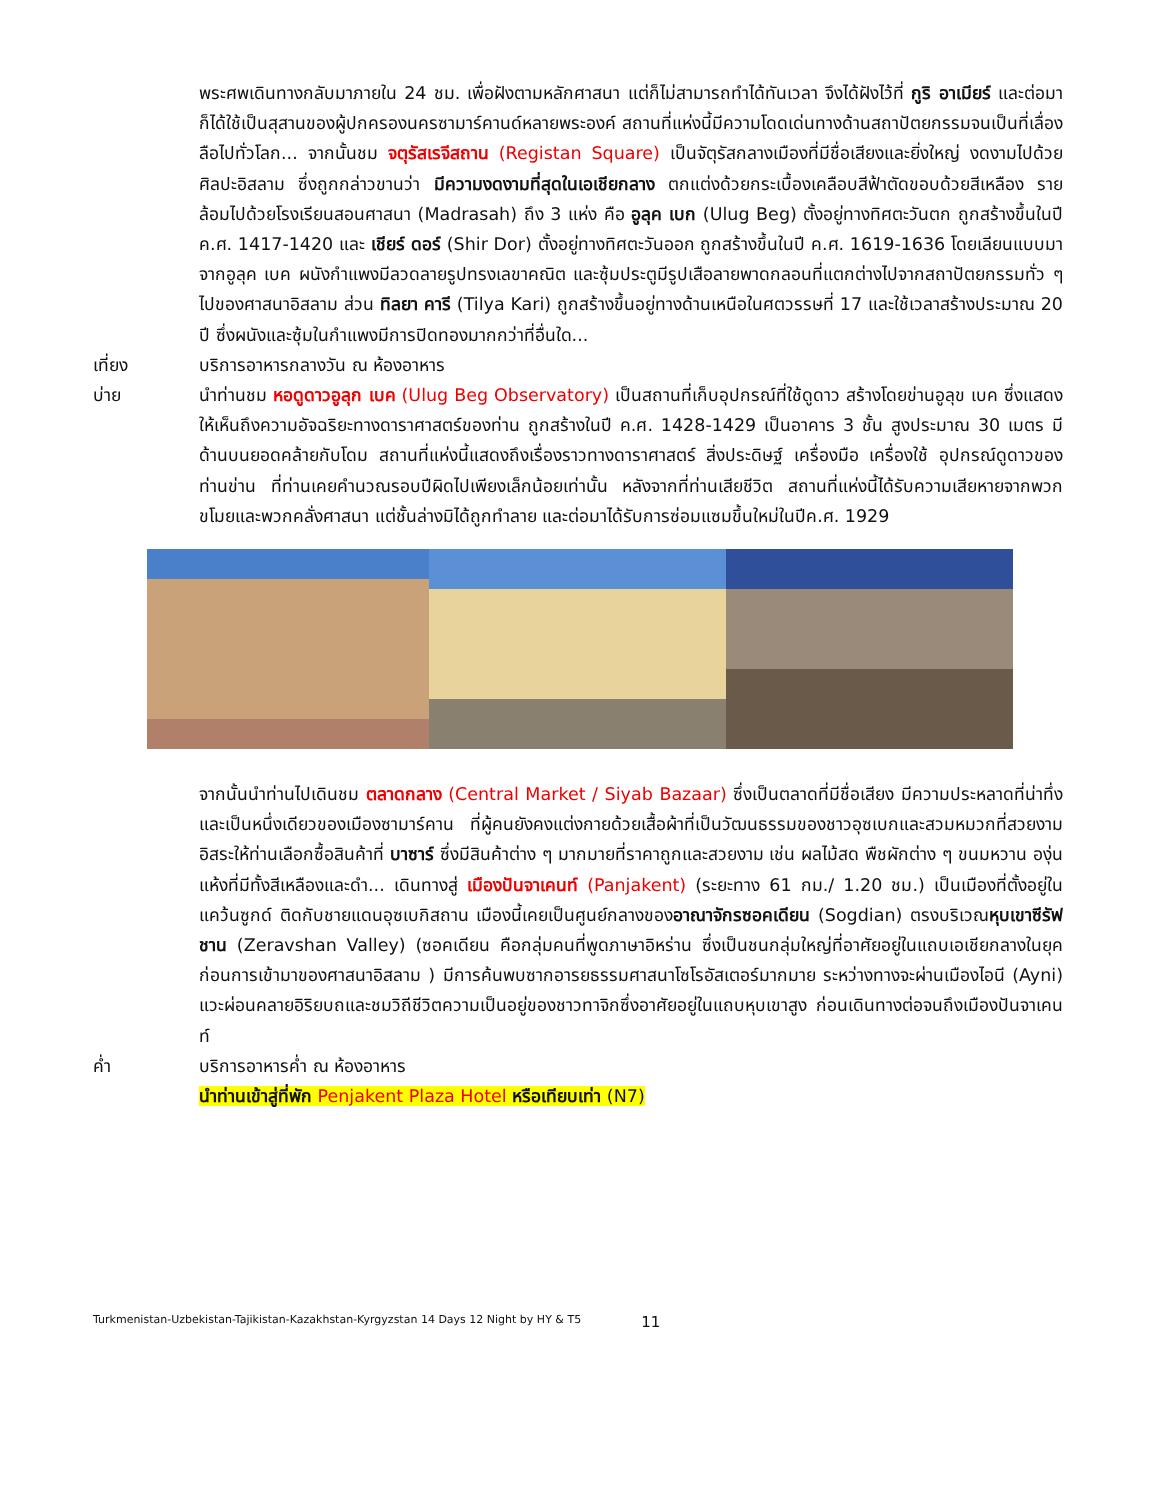พระศพเดินทางกลับมาภายใน 24 ชม. เพื่อฝังตามหลักศาสนา แต่ก็ไม่สามารถทำได้ทันเวลา จึงได้ฝังไว้ที่ กูริ อาเมียร์ และต่อมาก็ได้ใช้เป็นสุสานของผู้ปกครองนครซามาร์คานด์หลายพระองค์ สถานที่แห่งนี้มีความโดดเด่นทางด้านสถาปัตยกรรมจนเป็นที่เลื่องลือไปทั่วโลก... จากนั้นชม จตุรัสเรจีสถาน (Registan Square) เป็นจัตุรัสกลางเมืองที่มีชื่อเสียงและยิ่งใหญ่ งดงามไปด้วยศิลปะอิสลาม ซึ่งถูกกล่าวขานว่า มีความงดงามที่สุดในเอเชียกลาง ตกแต่งด้วยกระเบื้องเคลือบสีฟ้าตัดขอบด้วยสีเหลือง รายล้อมไปด้วยโรงเรียนสอนศาสนา (Madrasah) ถึง 3 แห่ง คือ อูลุค เบก (Ulug Beg) ตั้งอยู่ทางทิศตะวันตก ถูกสร้างขึ้นในปี ค.ศ. 1417-1420 และ เชียร์ ดอร์ (Shir Dor) ตั้งอยู่ทางทิศตะวันออก ถูกสร้างขึ้นในปี ค.ศ. 1619-1636 โดยเลียนแบบมาจากอูลุค เบค ผนังกำแพงมีลวดลายรูปทรงเลขาคณิต และซุ้มประตูมีรูปเสือลายพาดกลอนที่แตกต่างไปจากสถาปัตยกรรมทั่ว ๆ ไปของศาสนาอิสลาม ส่วน ทิลยา คารี (Tilya Kari) ถูกสร้างขึ้นอยู่ทางด้านเหนือในศตวรรษที่ 17 และใช้เวลาสร้างประมาณ 20 ปี ซึ่งผนังและซุ้มในกำแพงมีการปิดทองมากกว่าที่อื่นใด...
เที่ยง บริการอาหารกลางวัน ณ ห้องอาหาร
บ่าย นำท่านชม หอดูดาวอูลุก เบค (Ulug Beg Observatory) เป็นสถานที่เก็บอุปกรณ์ที่ใช้ดูดาว สร้างโดยข่านอูลุข เบค ซึ่งแสดงให้เห็นถึงความอัจฉริยะทางดาราศาสตร์ของท่าน ถูกสร้างในปี ค.ศ. 1428-1429 เป็นอาคาร 3 ชั้น สูงประมาณ 30 เมตร มีด้านบนยอดคล้ายกับโดม สถานที่แห่งนี้แสดงถึงเรื่องราวทางดาราศาสตร์ สิ่งประดิษฐ์ เครื่องมือ เครื่องใช้ อุปกรณ์ดูดาวของท่านข่าน ที่ท่านเคยคำนวณรอบปีผิดไปเพียงเล็กน้อยเท่านั้น หลังจากที่ท่านเสียชีวิต สถานที่แห่งนี้ได้รับความเสียหายจากพวกขโมยและพวกคลั่งศาสนา แต่ชั้นล่างมิได้ถูกทำลาย และต่อมาได้รับการซ่อมแซมขึ้นใหม่ในปีค.ศ. 1929
จากนั้นนำท่านไปเดินชม ตลาดกลาง (Central Market / Siyab Bazaar) ซึ่งเป็นตลาดที่มีชื่อเสียง มีความประหลาดที่น่าทึ่งและเป็นหนึ่งเดียวของเมืองซามาร์คาน ที่ผู้คนยังคงแต่งกายด้วยเสื้อผ้าที่เป็นวัฒนธรรมของชาวอุซเบกและสวมหมวกที่สวยงาม อิสระให้ท่านเลือกซื้อสินค้าที่ บาซาร์ ซึ่งมีสินค้าต่าง ๆ มากมายที่ราคาถูกและสวยงาม เช่น ผลไม้สด พืชผักต่าง ๆ ขนมหวาน องุ่นแห้งที่มีทั้งสีเหลืองและดำ... เดินทางสู่ เมืองปันจาเคนท์ (Panjakent) (ระยะทาง 61 กม./ 1.20 ชม.) เป็นเมืองที่ตั้งอยู่ในแคว้นซูกด์ ติดกับชายแดนอุซเบกิสถาน เมืองนี้เคยเป็นศูนย์กลางของอาณาจักรซอคเดียน (Sogdian) ตรงบริเวณหุบเขาซีรัฟชาน (Zeravshan Valley) (ซอคเดียน คือกลุ่มคนที่พูดภาษาอิหร่าน ซึ่งเป็นชนกลุ่มใหญ่ที่อาศัยอยู่ในแถบเอเชียกลางในยุคก่อนการเข้ามาของศาสนาอิสลาม ) มีการค้นพบซากอารยธรรมศาสนาโซโรอัสเตอร์มากมาย ระหว่างทางจะผ่านเมืองไอนี (Ayni) แวะผ่อนคลายอิริยบถและชมวิถีชีวิตความเป็นอยู่ของชาวทาจิกซึ่งอาศัยอยู่ในแถบหุบเขาสูง ก่อนเดินทางต่อจนถึงเมืองปันจาเคนท์
ค่ำ บริการอาหารค่ำ ณ ห้องอาหาร
นำท่านเข้าสู่ที่พัก Penjakent Plaza Hotel หรือเทียบเท่า (N7)
Turkmenistan-Uzbekistan-Tajikistan-Kazakhstan-Kyrgyzstan 14 Days 12 Night by HY & T5 11